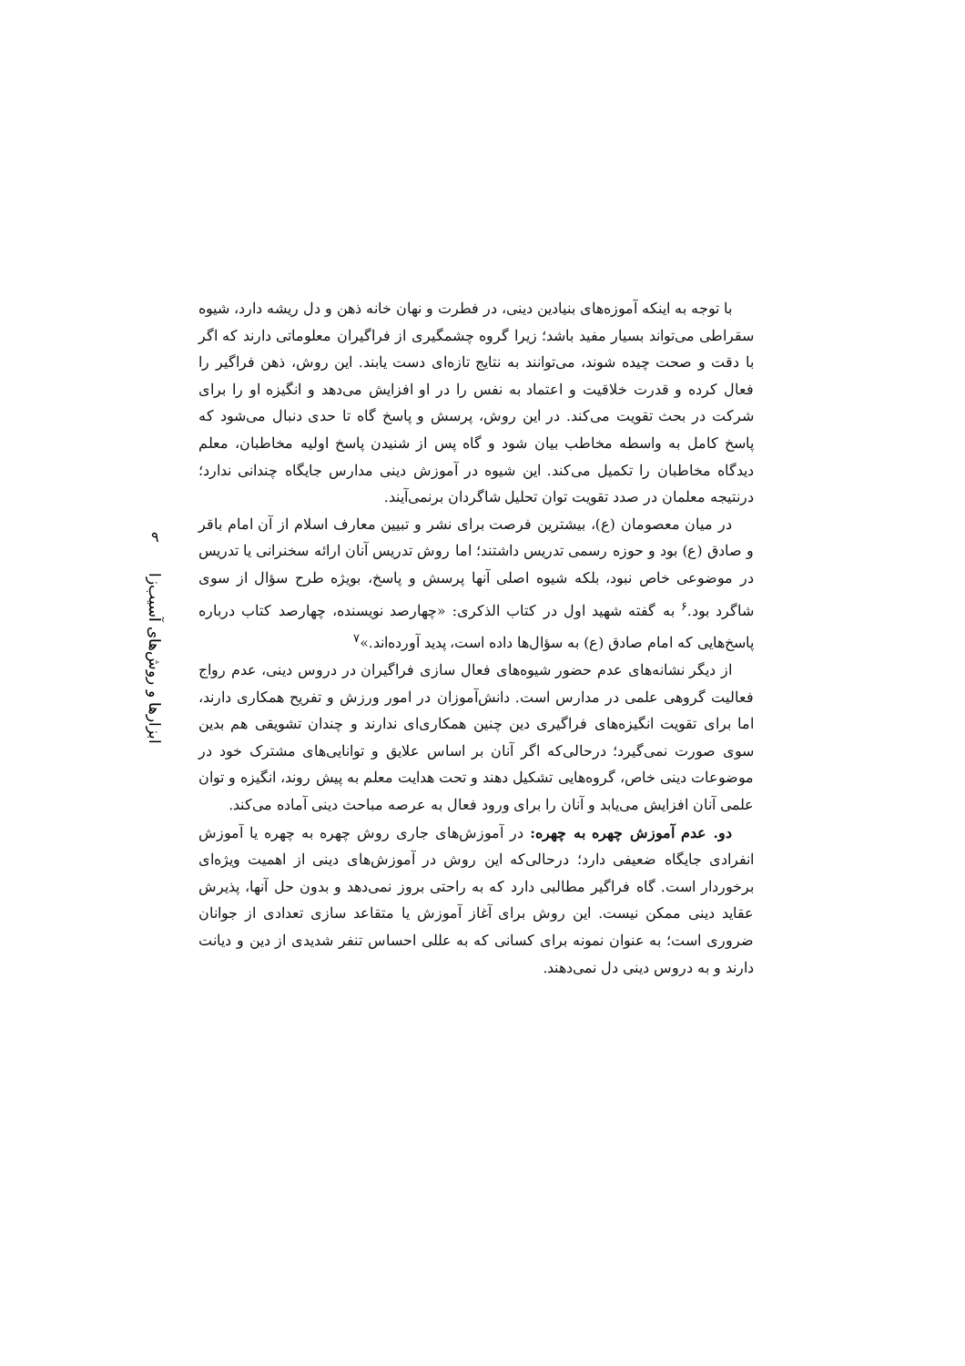با توجه به اینکه آموزه‌های بنیادین دینی، در فطرت و نهان خانه ذهن و دل ریشه دارد، شیوه سقراطی می‌تواند بسیار مفید باشد؛ زیرا گروه چشمگیری از فراگیران معلوماتی دارند که اگر با دقت و صحت چیده شوند، می‌توانند به نتایج تازه‌ای دست یابند. این روش، ذهن فراگیر را فعال کرده و قدرت خلاقیت و اعتماد به نفس را در او افزایش می‌دهد و انگیزه او را برای شرکت در بحث تقویت می‌کند. در این روش، پرسش و پاسخ گاه تا حدی دنبال می‌شود که پاسخ کامل به واسطه مخاطب بیان شود و گاه پس از شنیدن پاسخ اولیه مخاطبان، معلم دیدگاه مخاطبان را تکمیل می‌کند. این شیوه در آموزش دینی مدارس جایگاه چندانی ندارد؛ درنتیجه معلمان در صدد تقویت توان تحلیل شاگردان برنمی‌آیند.
در میان معصومان (ع)، بیشترین فرصت برای نشر و تبیین معارف اسلام از آن امام باقر و صادق (ع) بود و حوزه رسمی تدریس داشتند؛ اما روش تدریس آنان ارائه سخنرانی یا تدریس در موضوعی خاص نبود، بلکه شیوه اصلی آنها پرسش و پاسخ، بویژه طرح سؤال از سوی شاگرد بود.<sup>۶</sup> به گفته شهید اول در کتاب الذکری: «چهارصد نویسنده، چهارصد کتاب درباره پاسخ‌هایی که امام صادق (ع) به سؤال‌ها داده است، پدید آورده‌اند.»<sup>۷</sup>
از دیگر نشانه‌های عدم حضور شیوه‌های فعال سازی فراگیران در دروس دینی، عدم رواج فعالیت گروهی علمی در مدارس است. دانش‌آموزان در امور ورزش و تفریح همکاری دارند، اما برای تقویت انگیزه‌های فراگیری دین چنین همکاری‌ای ندارند و چندان تشویقی هم بدین سوی صورت نمی‌گیرد؛ درحالی‌که اگر آنان بر اساس علایق و توانایی‌های مشترک خود در موضوعات دینی خاص، گروه‌هایی تشکیل دهند و تحت هدایت معلم به پیش روند، انگیزه و توان علمی آنان افزایش می‌یابد و آنان را برای ورود فعال به عرصه مباحث دینی آماده می‌کند.
دو. عدم آموزش چهره به چهره: در آموزش‌های جاری روش چهره به چهره یا آموزش انفرادی جایگاه ضعیفی دارد؛ درحالی‌که این روش در آموزش‌های دینی از اهمیت ویژه‌ای برخوردار است. گاه فراگیر مطالبی دارد که به راحتی بروز نمی‌دهد و بدون حل آنها، پذیرش عقاید دینی ممکن نیست. این روش برای آغاز آموزش یا متقاعد سازی تعدادی از جوانان ضروری است؛ به عنوان نمونه برای کسانی که به عللی احساس تنفر شدیدی از دین و دیانت دارند و به دروس دینی دل نمی‌دهند.
۹
ابزارها و روش‌های آسیب‌زا